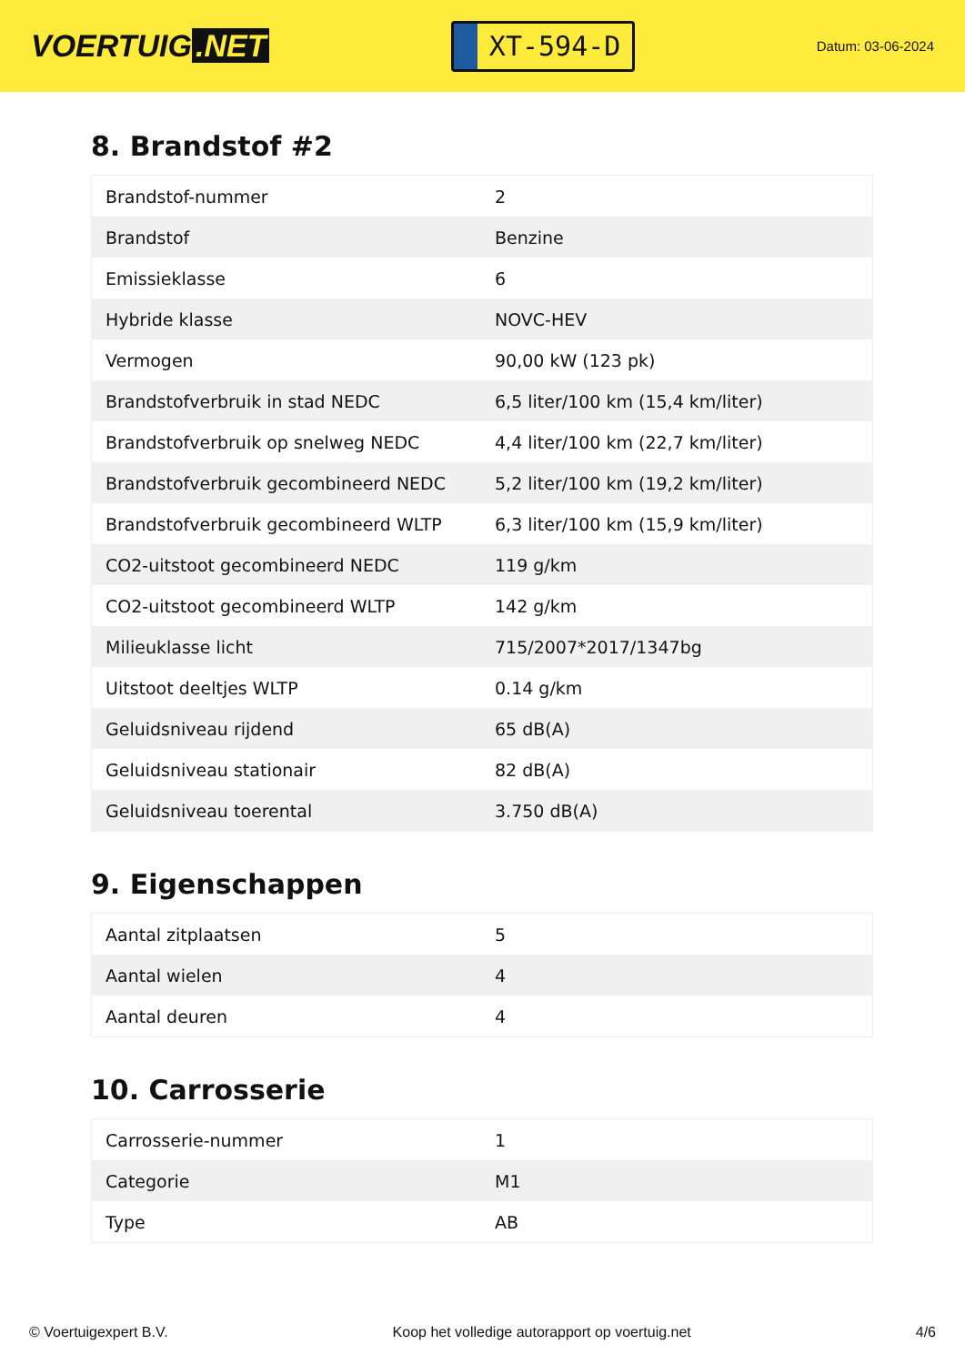VOERTUIG.NET
XT-594-D
Datum: 03-06-2024
8. Brandstof #2
| Brandstof-nummer | 2 |
| Brandstof | Benzine |
| Emissieklasse | 6 |
| Hybride klasse | NOVC-HEV |
| Vermogen | 90,00 kW (123 pk) |
| Brandstofverbruik in stad NEDC | 6,5 liter/100 km (15,4 km/liter) |
| Brandstofverbruik op snelweg NEDC | 4,4 liter/100 km (22,7 km/liter) |
| Brandstofverbruik gecombineerd NEDC | 5,2 liter/100 km (19,2 km/liter) |
| Brandstofverbruik gecombineerd WLTP | 6,3 liter/100 km (15,9 km/liter) |
| CO2-uitstoot gecombineerd NEDC | 119 g/km |
| CO2-uitstoot gecombineerd WLTP | 142 g/km |
| Milieuklasse licht | 715/2007*2017/1347bg |
| Uitstoot deeltjes WLTP | 0.14 g/km |
| Geluidsniveau rijdend | 65 dB(A) |
| Geluidsniveau stationair | 82 dB(A) |
| Geluidsniveau toerental | 3.750 dB(A) |
9. Eigenschappen
| Aantal zitplaatsen | 5 |
| Aantal wielen | 4 |
| Aantal deuren | 4 |
10. Carrosserie
| Carrosserie-nummer | 1 |
| Categorie | M1 |
| Type | AB |
© Voertuigexpert B.V. Koop het volledige autorapport op voertuig.net 4/6